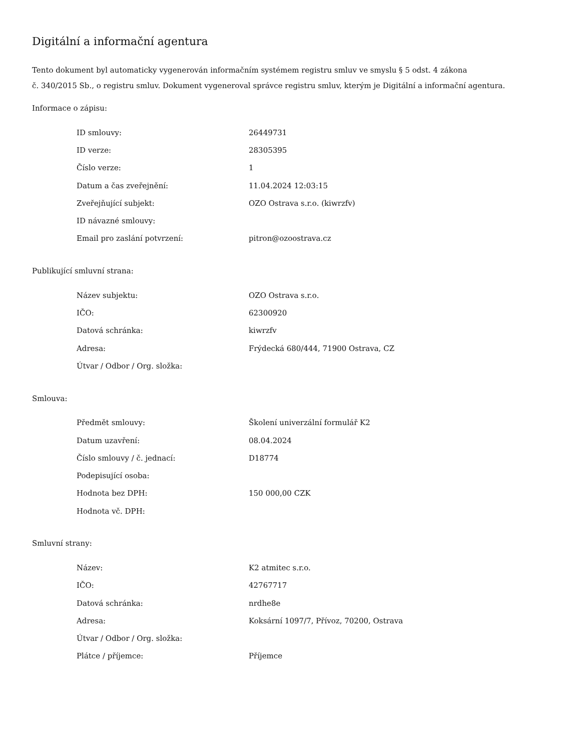Digitální a informační agentura
Tento dokument byl automaticky vygenerován informačním systémem registru smluv ve smyslu § 5 odst. 4 zákona
č. 340/2015 Sb., o registru smluv. Dokument vygeneroval správce registru smluv, kterým je Digitální a informační agentura.
Informace o zápisu:
| ID smlouvy: | 26449731 |
| ID verze: | 28305395 |
| Číslo verze: | 1 |
| Datum a čas zveřejnění: | 11.04.2024 12:03:15 |
| Zveřejňující subjekt: | OZO Ostrava s.r.o. (kiwrzfv) |
| ID návazné smlouvy: | |
| Email pro zaslání potvrzení: | pitron@ozoostrava.cz |
Publikující smluvní strana:
| Název subjektu: | OZO Ostrava s.r.o. |
| IČO: | 62300920 |
| Datová schránka: | kiwrzfv |
| Adresa: | Frýdecká 680/444, 71900 Ostrava, CZ |
| Útvar / Odbor / Org. složka: | |
Smlouva:
| Předmět smlouvy: | Školení univerzální formulář K2 |
| Datum uzavření: | 08.04.2024 |
| Číslo smlouvy / č. jednací: | D18774 |
| Podepisující osoba: | |
| Hodnota bez DPH: | 150 000,00 CZK |
| Hodnota vč. DPH: | |
Smluvní strany:
| Název: | K2 atmitec s.r.o. |
| IČO: | 42767717 |
| Datová schránka: | nrdhe8e |
| Adresa: | Koksární 1097/7, Přívoz, 70200, Ostrava |
| Útvar / Odbor / Org. složka: | |
| Plátce / příjemce: | Příjemce |